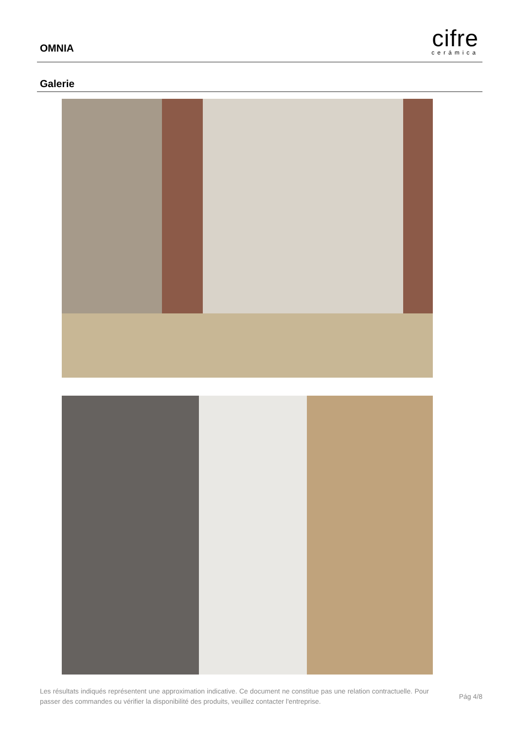OMNIA
cifre
cerámica
Galerie
Les résultats indiqués représentent une approximation indicative. Ce document ne constitue pas une relation contractuelle. Pour passer des commandes ou vérifier la disponibilité des produits, veuillez contacter l'entreprise.
Pág 4/8